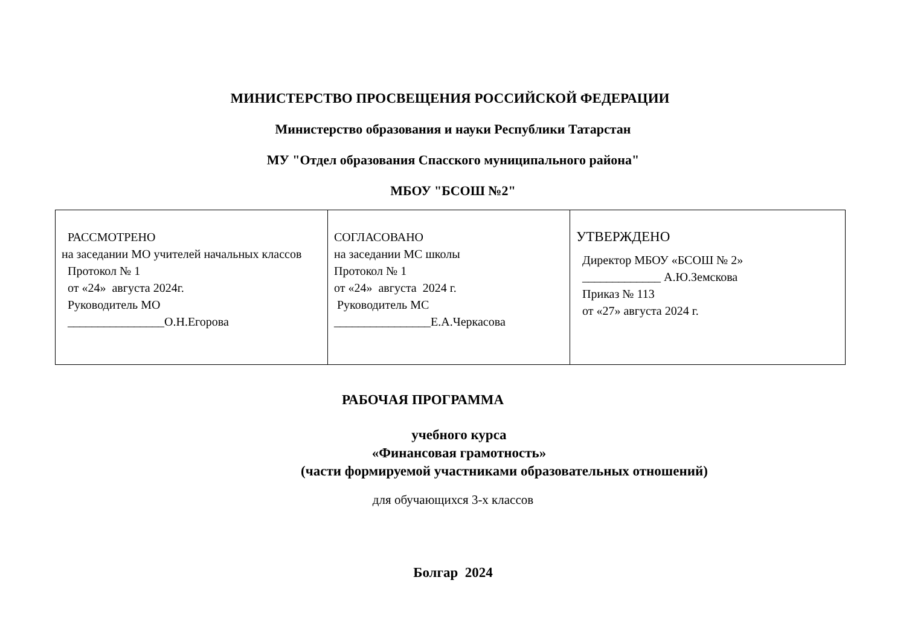МИНИСТЕРСТВО ПРОСВЕЩЕНИЯ РОССИЙСКОЙ ФЕДЕРАЦИИ
Министерство образования и науки Республики Татарстан
МУ "Отдел образования Спасского муниципального района"
МБОУ "БСОШ №2"
| РАССМОТРЕНО на заседании МО учителей начальных классов Протокол № 1 от «24» августа 2024г. Руководитель МО ________________О.Н.Егорова | СОГЛАСОВАНО на заседании МС школы Протокол № 1 от «24» августа 2024 г. Руководитель МС ________________Е.А.Черкасова | УТВЕРЖДЕНО Директор МБОУ «БСОШ № 2» _____________ А.Ю.Земскова Приказ № 113 от «27» августа 2024 г. |
РАБОЧАЯ ПРОГРАММА
учебного курса
«Финансовая грамотность»
(части формируемой участниками образовательных отношений)
для обучающихся 3-х классов
Болгар 2024